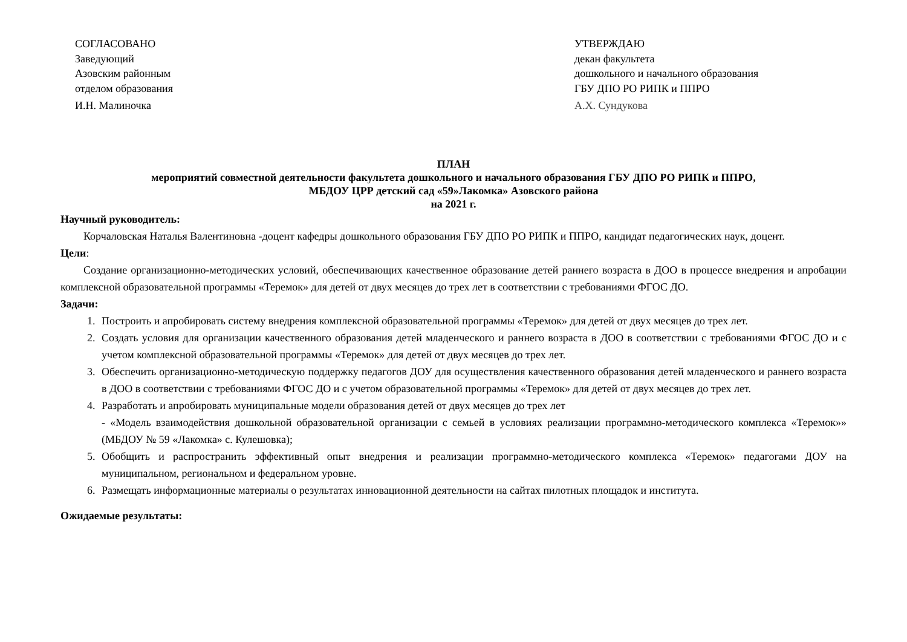СОГЛАСОВАНО
Заведующий
Азовским районным
отделом образования
И.Н. Малиночка
УТВЕРЖДАЮ
декан факультета
дошкольного и начального образования
ГБУ ДПО РО РИПК и ППРО
А.Х. Сундукова
ПЛАН
мероприятий совместной деятельности факультета дошкольного и начального образования ГБУ ДПО РО РИПК и ППРО,
МБДОУ ЦРР детский сад «59»Лакомка» Азовского района
на 2021 г.
Научный руководитель:
Корчаловская Наталья Валентиновна -доцент кафедры дошкольного образования ГБУ ДПО РО РИПК и ППРО, кандидат педагогических наук, доцент.
Цели:
Создание организационно-методических условий, обеспечивающих качественное образование детей раннего возраста в ДОО в процессе внедрения и апробации комплексной образовательной программы «Теремок» для детей от двух месяцев до трех лет в соответствии с требованиями ФГОС ДО.
Задачи:
1. Построить и апробировать систему внедрения комплексной образовательной программы «Теремок» для детей от двух месяцев до трех лет.
2. Создать условия для организации качественного образования детей младенческого и раннего возраста в ДОО в соответствии с требованиями ФГОС ДО и с учетом комплексной образовательной программы «Теремок» для детей от двух месяцев до трех лет.
3. Обеспечить организационно-методическую поддержку педагогов ДОУ для осуществления качественного образования детей младенческого и раннего возраста в ДОО в соответствии с требованиями ФГОС ДО и с учетом образовательной программы «Теремок» для детей от двух месяцев до трех лет.
4. Разработать и апробировать муниципальные модели образования детей от двух месяцев до трех лет
- «Модель взаимодействия дошкольной образовательной организации с семьей в условиях реализации программно-методического комплекса «Теремок»» (МБДОУ № 59 «Лакомка» с. Кулешовка);
5. Обобщить и распространить эффективный опыт внедрения и реализации программно-методического комплекса «Теремок» педагогами ДОУ на муниципальном, региональном и федеральном уровне.
6. Размещать информационные материалы о результатах инновационной деятельности на сайтах пилотных площадок и института.
Ожидаемые результаты: